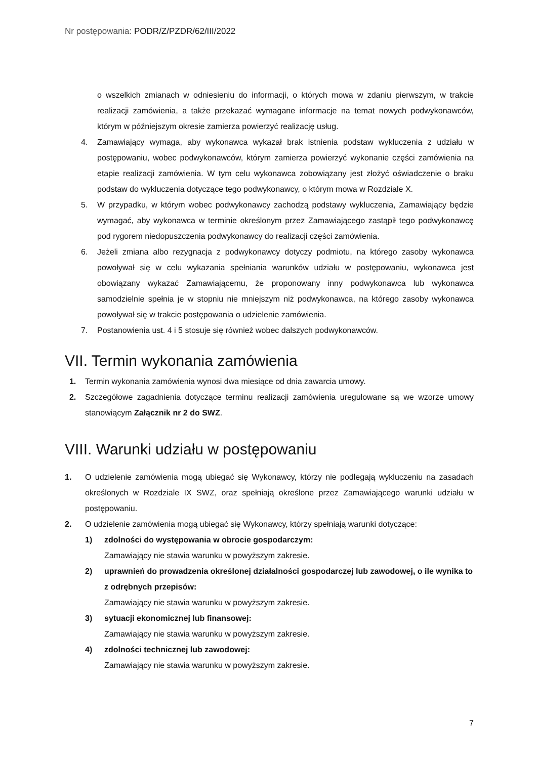Nr postępowania: PODR/Z/PZDR/62/III/2022
o wszelkich zmianach w odniesieniu do informacji, o których mowa w zdaniu pierwszym, w trakcie realizacji zamówienia, a także przekazać wymagane informacje na temat nowych podwykonawców, którym w późniejszym okresie zamierza powierzyć realizację usług.
4. Zamawiający wymaga, aby wykonawca wykazał brak istnienia podstaw wykluczenia z udziału w postępowaniu, wobec podwykonawców, którym zamierza powierzyć wykonanie części zamówienia na etapie realizacji zamówienia. W tym celu wykonawca zobowiązany jest złożyć oświadczenie o braku podstaw do wykluczenia dotyczące tego podwykonawcy, o którym mowa w Rozdziale X.
5. W przypadku, w którym wobec podwykonawcy zachodzą podstawy wykluczenia, Zamawiający będzie wymagać, aby wykonawca w terminie określonym przez Zamawiającego zastąpił tego podwykonawcę pod rygorem niedopuszczenia podwykonawcy do realizacji części zamówienia.
6. Jeżeli zmiana albo rezygnacja z podwykonawcy dotyczy podmiotu, na którego zasoby wykonawca powoływał się w celu wykazania spełniania warunków udziału w postępowaniu, wykonawca jest obowiązany wykazać Zamawiającemu, że proponowany inny podwykonawca lub wykonawca samodzielnie spełnia je w stopniu nie mniejszym niż podwykonawca, na którego zasoby wykonawca powoływał się w trakcie postępowania o udzielenie zamówienia.
7. Postanowienia ust. 4 i 5 stosuje się również wobec dalszych podwykonawców.
VII. Termin wykonania zamówienia
1. Termin wykonania zamówienia wynosi dwa miesiące od dnia zawarcia umowy.
2. Szczegółowe zagadnienia dotyczące terminu realizacji zamówienia uregulowane są we wzorze umowy stanowiącym Załącznik nr 2 do SWZ.
VIII. Warunki udziału w postępowaniu
1. O udzielenie zamówienia mogą ubiegać się Wykonawcy, którzy nie podlegają wykluczeniu na zasadach określonych w Rozdziale IX SWZ, oraz spełniają określone przez Zamawiającego warunki udziału w postępowaniu.
2. O udzielenie zamówienia mogą ubiegać się Wykonawcy, którzy spełniają warunki dotyczące:
1) zdolności do występowania w obrocie gospodarczym:
Zamawiający nie stawia warunku w powyższym zakresie.
2) uprawnień do prowadzenia określonej działalności gospodarczej lub zawodowej, o ile wynika to z odrębnych przepisów:
Zamawiający nie stawia warunku w powyższym zakresie.
3) sytuacji ekonomicznej lub finansowej:
Zamawiający nie stawia warunku w powyższym zakresie.
4) zdolności technicznej lub zawodowej:
Zamawiający nie stawia warunku w powyższym zakresie.
7